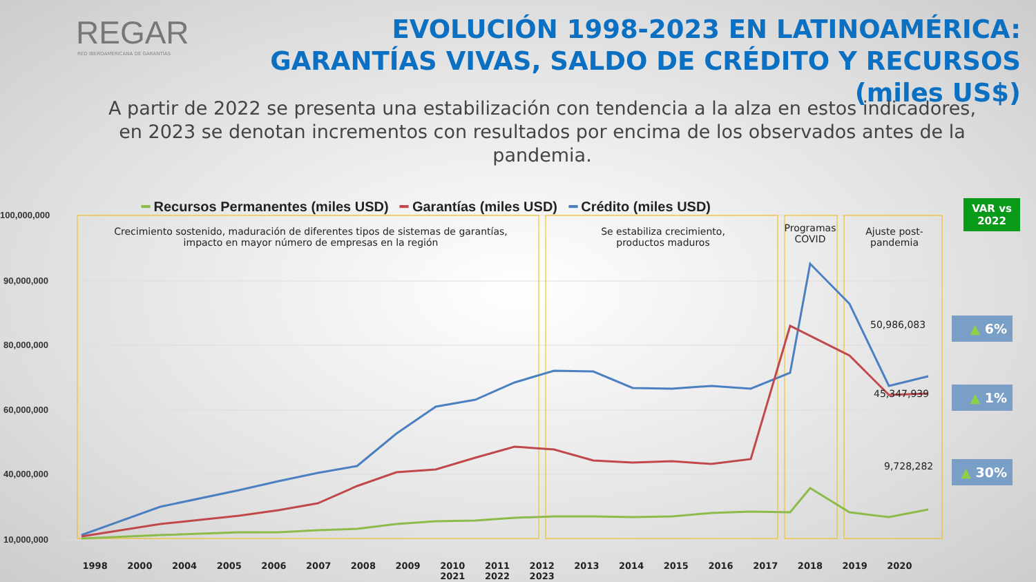REGAR
RED IBEROAMERICANA DE GARANTÍAS
EVOLUCIÓN 1998-2023 EN LATINOAMÉRICA: GARANTÍAS VIVAS, SALDO DE CRÉDITO Y RECURSOS (miles US$)
A partir de 2022 se presenta una estabilización con tendencia a la alza en estos indicadores, en 2023 se denotan incrementos con resultados por encima de los observados antes de la pandemia.
100,000,000
90,000,000
80,000,000
60,000,000
40,000,000
10,000,000
━ Recursos Permanentes (miles USD) ━ Garantías (miles USD) ━ Crédito (miles USD)
Crecimiento sostenido, maduración de diferentes tipos de sistemas de garantías, impacto en mayor número de empresas en la región
Se estabiliza crecimiento, productos maduros
Programas COVID
Ajuste post-pandemia
50,986,083
45,347,939
9,728,282
1998 2000 2004 2005 2006 2007 2008 2009 2010 2011 2012 2013 2014 2015 2016 2017 2018 2019 2020 2021 2022 2023
VAR vs 2022
▲ 6%
▲ 1%
▲ 30%